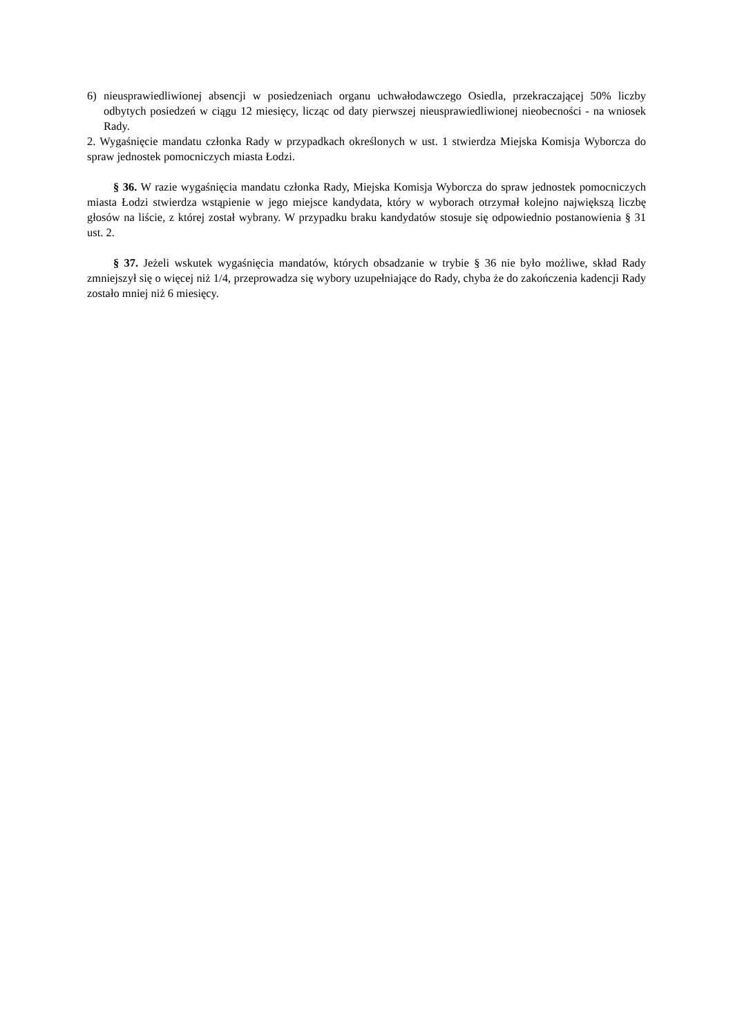6) nieusprawiedliwionej absencji w posiedzeniach organu uchwałodawczego Osiedla, przekraczającej 50% liczby odbytych posiedzeń w ciągu 12 miesięcy, licząc od daty pierwszej nieusprawiedliwionej nieobecności - na wniosek Rady.
2. Wygaśnięcie mandatu członka Rady w przypadkach określonych w ust. 1 stwierdza Miejska Komisja Wyborcza do spraw jednostek pomocniczych miasta Łodzi.
§ 36. W razie wygaśnięcia mandatu członka Rady, Miejska Komisja Wyborcza do spraw jednostek pomocniczych miasta Łodzi stwierdza wstąpienie w jego miejsce kandydata, który w wyborach otrzymał kolejno największą liczbę głosów na liście, z której został wybrany. W przypadku braku kandydatów stosuje się odpowiednio postanowienia § 31 ust. 2.
§ 37. Jeżeli wskutek wygaśnięcia mandatów, których obsadzanie w trybie § 36 nie było możliwe, skład Rady zmniejszył się o więcej niż 1/4, przeprowadza się wybory uzupełniające do Rady, chyba że do zakończenia kadencji Rady zostało mniej niż 6 miesięcy.